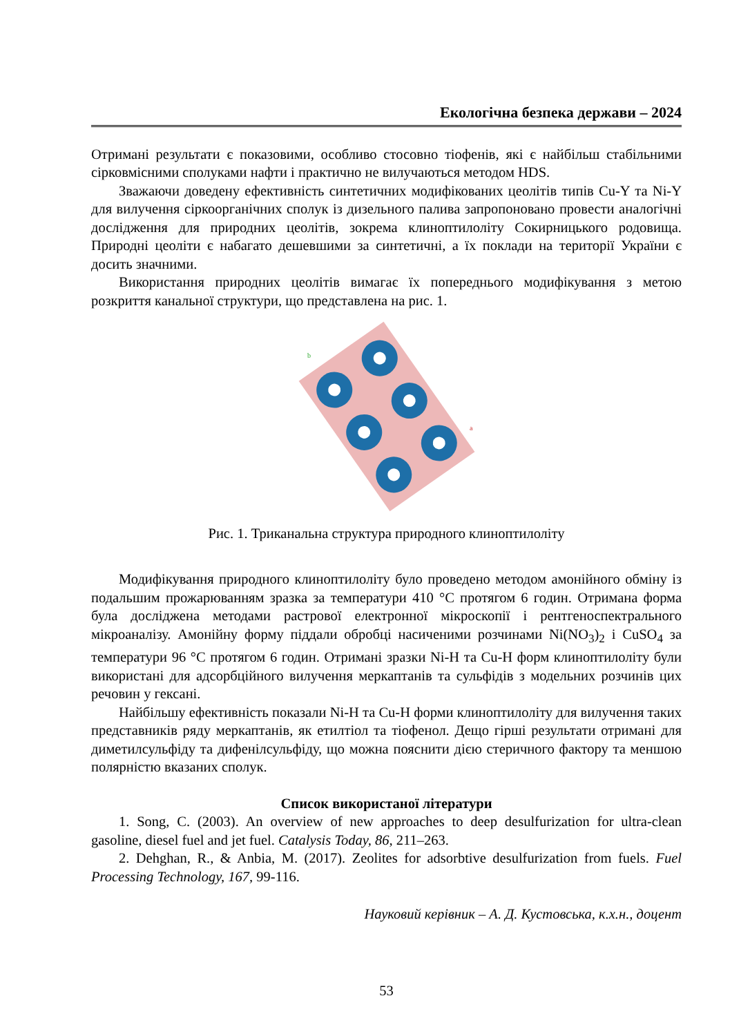Екологічна безпека держави – 2024
Отримані результати є показовими, особливо стосовно тіофенів, які є найбільш стабільними сірковмісними сполуками нафти і практично не вилучаються методом HDS.
Зважаючи доведену ефективність синтетичних модифікованих цеолітів типів Cu-Y та Ni-Y для вилучення сіркоорганічних сполук із дизельного палива запропоновано провести аналогічні дослідження для природних цеолітів, зокрема клиноптилоліту Сокирницького родовища. Природні цеоліти є набагато дешевшими за синтетичні, а їх поклади на території України є досить значними.
Використання природних цеолітів вимагає їх попереднього модифікування з метою розкриття канальної структури, що представлена на рис. 1.
b
a
Рис. 1. Триканальна структура природного клиноптилоліту
Модифікування природного клиноптилоліту було проведено методом амонійного обміну із подальшим прожарюванням зразка за температури 410 °С протягом 6 годин. Отримана форма була досліджена методами растрової електронної мікроскопії і рентгеноспектрального мікроаналізу. Амонійну форму піддали обробці насиченими розчинами Ni(NO<sub>3</sub>)<sub>2</sub> і CuSO<sub>4</sub> за температури 96 °С протягом 6 годин. Отримані зразки Ni-H та Cu-H форм клиноптилоліту були використані для адсорбційного вилучення меркаптанів та сульфідів з модельних розчинів цих речовин у гексані.
Найбільшу ефективність показали Ni-H та Cu-H форми клиноптилоліту для вилучення таких представників ряду меркаптанів, як етилтіол та тіофенол. Дещо гірші результати отримані для диметилсульфіду та дифенілсульфіду, що можна пояснити дією стеричного фактору та меншою полярністю вказаних сполук.
Список використаної літератури
1. Song, C. (2003). An overview of new approaches to deep desulfurization for ultra-clean gasoline, diesel fuel and jet fuel. Catalysis Today, 86, 211–263.
2. Dehghan, R., & Anbia, M. (2017). Zeolites for adsorbtive desulfurization from fuels. Fuel Processing Technology, 167, 99-116.
Науковий керівник – А. Д. Кустовська, к.х.н., доцент
53